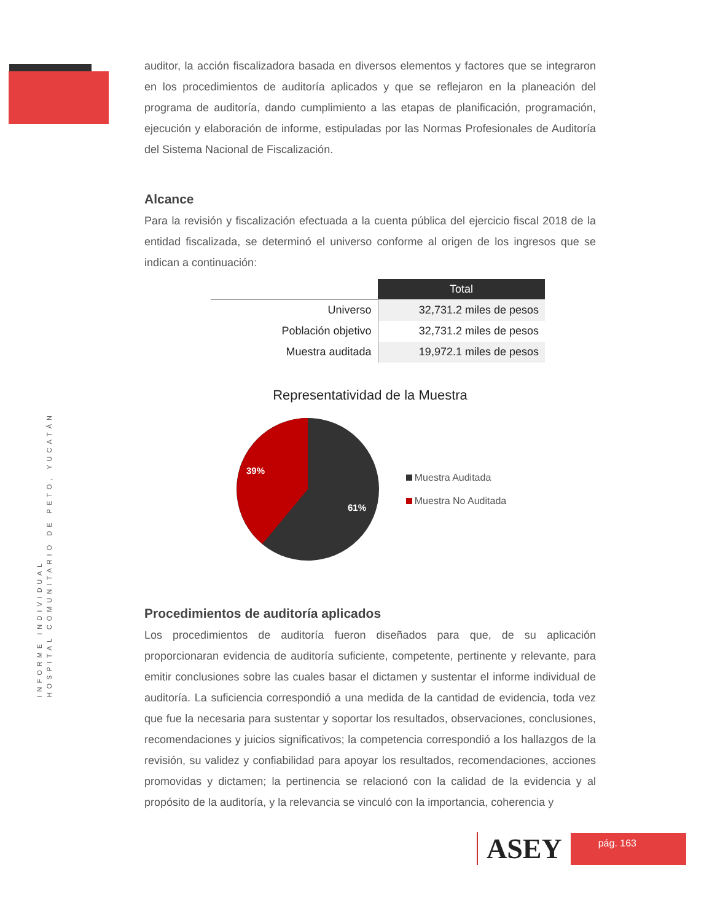INFORME INDIVIDUAL
HOSPITAL COMUNITARIO DE PETO, YUCATÁN
auditor, la acción fiscalizadora basada en diversos elementos y factores que se integraron en los procedimientos de auditoría aplicados y que se reflejaron en la planeación del programa de auditoría, dando cumplimiento a las etapas de planificación, programación, ejecución y elaboración de informe, estipuladas por las Normas Profesionales de Auditoría del Sistema Nacional de Fiscalización.
Alcance
Para la revisión y fiscalización efectuada a la cuenta pública del ejercicio fiscal 2018 de la entidad fiscalizada, se determinó el universo conforme al origen de los ingresos que se indican a continuación:
| | Total |
| --- | --- |
| Universo | 32,731.2 miles de pesos |
| Población objetivo | 32,731.2 miles de pesos |
| Muestra auditada | 19,972.1 miles de pesos |
Representatividad de la Muestra
39%
61%
Muestra Auditada
Muestra No Auditada
Procedimientos de auditoría aplicados
Los procedimientos de auditoría fueron diseñados para que, de su aplicación proporcionaran evidencia de auditoría suficiente, competente, pertinente y relevante, para emitir conclusiones sobre las cuales basar el dictamen y sustentar el informe individual de auditoría. La suficiencia correspondió a una medida de la cantidad de evidencia, toda vez que fue la necesaria para sustentar y soportar los resultados, observaciones, conclusiones, recomendaciones y juicios significativos; la competencia correspondió a los hallazgos de la revisión, su validez y confiabilidad para apoyar los resultados, recomendaciones, acciones promovidas y dictamen; la pertinencia se relacionó con la calidad de la evidencia y al propósito de la auditoría, y la relevancia se vinculó con la importancia, coherencia y
ASEY
pág. 163